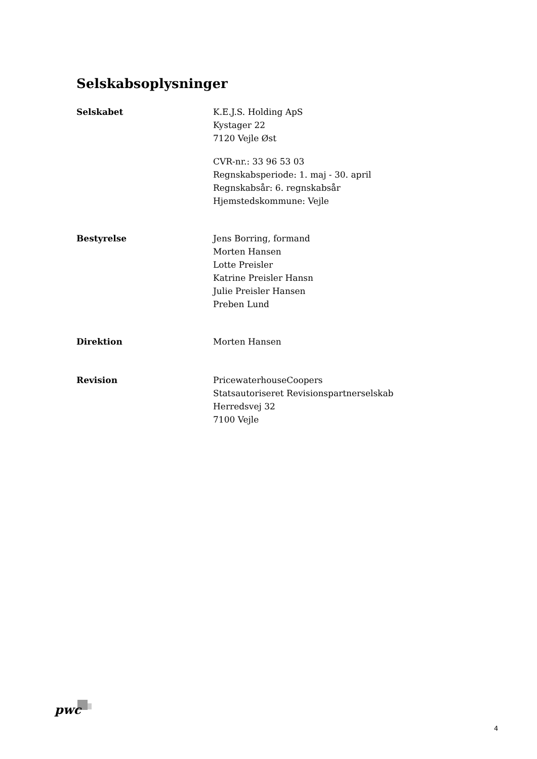Selskabsoplysninger
Selskabet K.E.J.S. Holding ApS
Kystager 22
7120 Vejle Øst
CVR-nr.: 33 96 53 03
Regnskabsperiode: 1. maj - 30. april
Regnskabsår: 6. regnskabsår
Hjemstedskommune: Vejle
Bestyrelse Jens Borring, formand
Morten Hansen
Lotte Preisler
Katrine Preisler Hansn
Julie Preisler Hansen
Preben Lund
Direktion Morten Hansen
Revision PricewaterhouseCoopers
Statsautoriseret Revisionspartnerselskab
Herredsvej 32
7100 Vejle
pwc
4